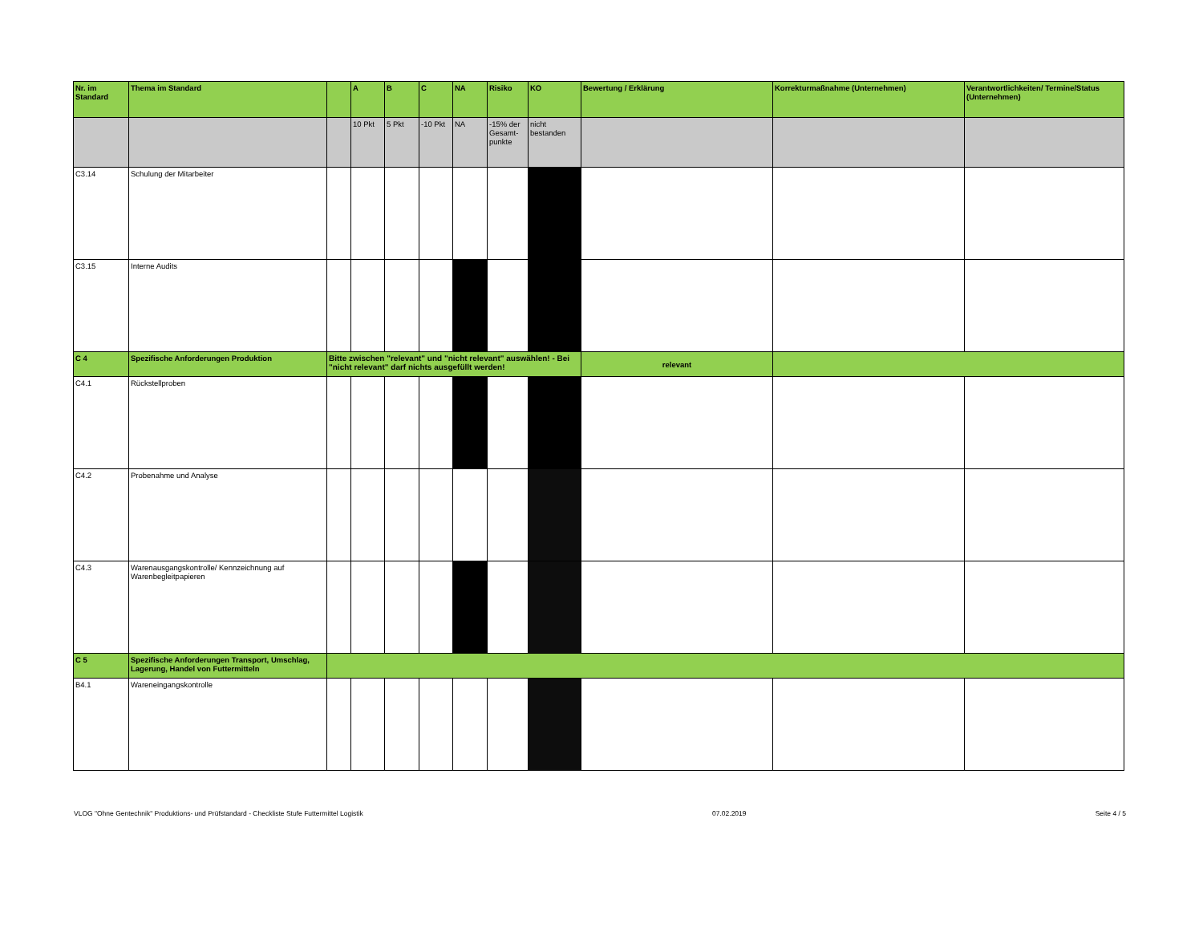| Nr. im Standard | Thema im Standard | | A | B | C | NA | Risiko | KO | Bewertung / Erklärung | Korrekturmaßnahme (Unternehmen) | Verantwortlichkeiten/ Termine/Status (Unternehmen) |
| --- | --- | --- | --- | --- | --- | --- | --- | --- | --- | --- | --- |
| | | | 10 Pkt | 5 Pkt | -10 Pkt | NA | -15% der Gesamt-punkte | nicht bestanden | | | |
| C3.14 | Schulung der Mitarbeiter | | | | | | | | | | |
| C3.15 | Interne Audits | | | | | | | | | | |
| C 4 | Spezifische Anforderungen Produktion | Bitte zwischen "relevant" und "nicht relevant" auswählen! - Bei "nicht relevant" darf nichts ausgefüllt werden! | | | | | | | relevant | | |
| C4.1 | Rückstellproben | | | | | | | | | | |
| C4.2 | Probenahme und Analyse | | | | | | | | | | |
| C4.3 | Warenausgangskontrolle/ Kennzeichnung auf Warenbegleitpapieren | | | | | | | | | | |
| C 5 | Spezifische Anforderungen Transport, Umschlag, Lagerung, Handel von Futtermitteln | | | | | | | | | | |
| B4.1 | Wareneingangskontrolle | | | | | | | | | | |
VLOG "Ohne Gentechnik" Produktions- und Prüfstandard - Checkliste Stufe Futtermittel Logistik 07.02.2019 Seite 4 / 5